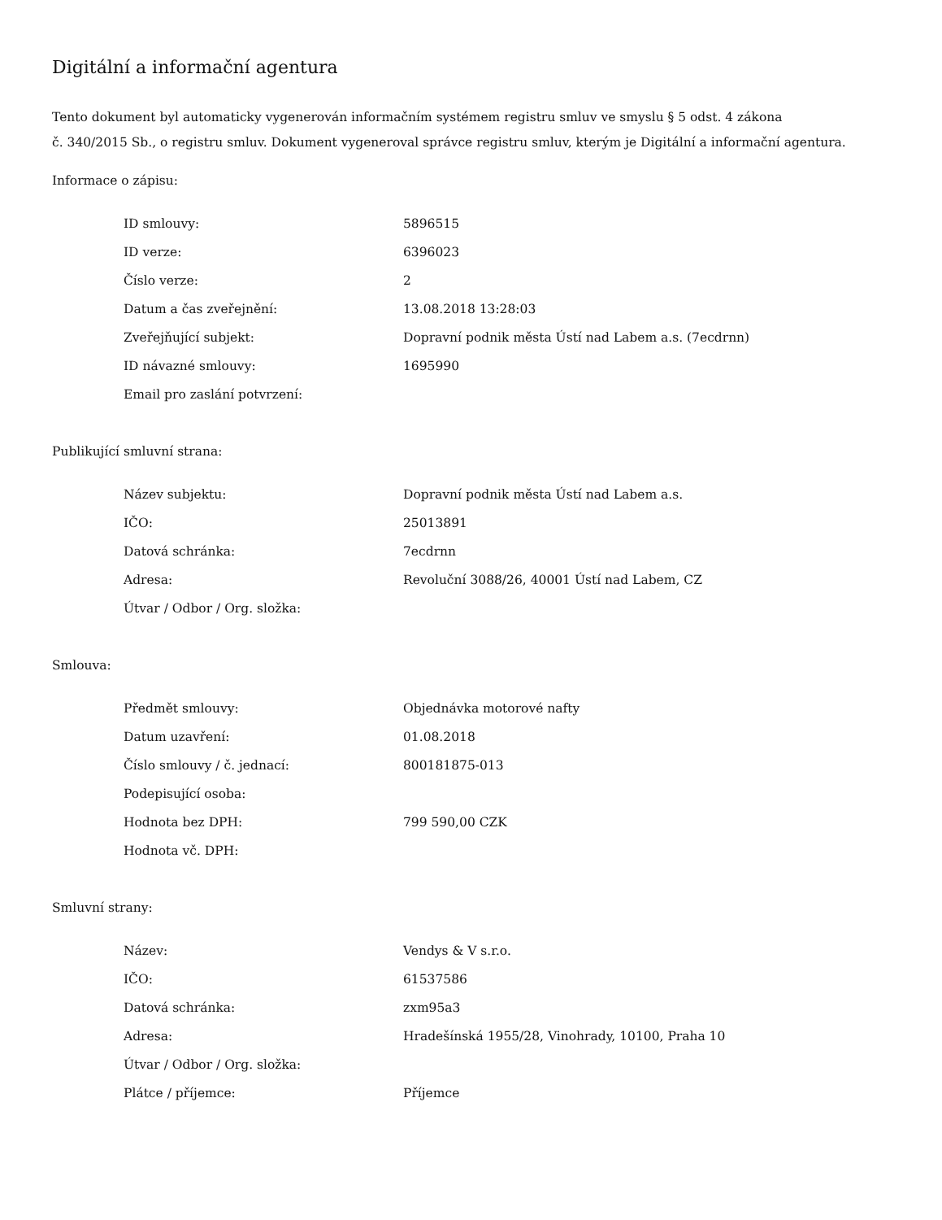Digitální a informační agentura
Tento dokument byl automaticky vygenerován informačním systémem registru smluv ve smyslu § 5 odst. 4 zákona
č. 340/2015 Sb., o registru smluv. Dokument vygeneroval správce registru smluv, kterým je Digitální a informační agentura.
Informace o zápisu:
| ID smlouvy: | 5896515 |
| ID verze: | 6396023 |
| Číslo verze: | 2 |
| Datum a čas zveřejnění: | 13.08.2018 13:28:03 |
| Zveřejňující subjekt: | Dopravní podnik města Ústí nad Labem a.s. (7ecdrnn) |
| ID návazné smlouvy: | 1695990 |
| Email pro zaslání potvrzení: | |
Publikující smluvní strana:
| Název subjektu: | Dopravní podnik města Ústí nad Labem a.s. |
| IČO: | 25013891 |
| Datová schránka: | 7ecdrnn |
| Adresa: | Revoluční 3088/26, 40001 Ústí nad Labem, CZ |
| Útvar / Odbor / Org. složka: | |
Smlouva:
| Předmět smlouvy: | Objednávka motorové nafty |
| Datum uzavření: | 01.08.2018 |
| Číslo smlouvy / č. jednací: | 800181875-013 |
| Podepisující osoba: | |
| Hodnota bez DPH: | 799 590,00 CZK |
| Hodnota vč. DPH: | |
Smluvní strany:
| Název: | Vendys & V s.r.o. |
| IČO: | 61537586 |
| Datová schránka: | zxm95a3 |
| Adresa: | Hradešínská 1955/28, Vinohrady, 10100, Praha 10 |
| Útvar / Odbor / Org. složka: | |
| Plátce / příjemce: | Příjemce |